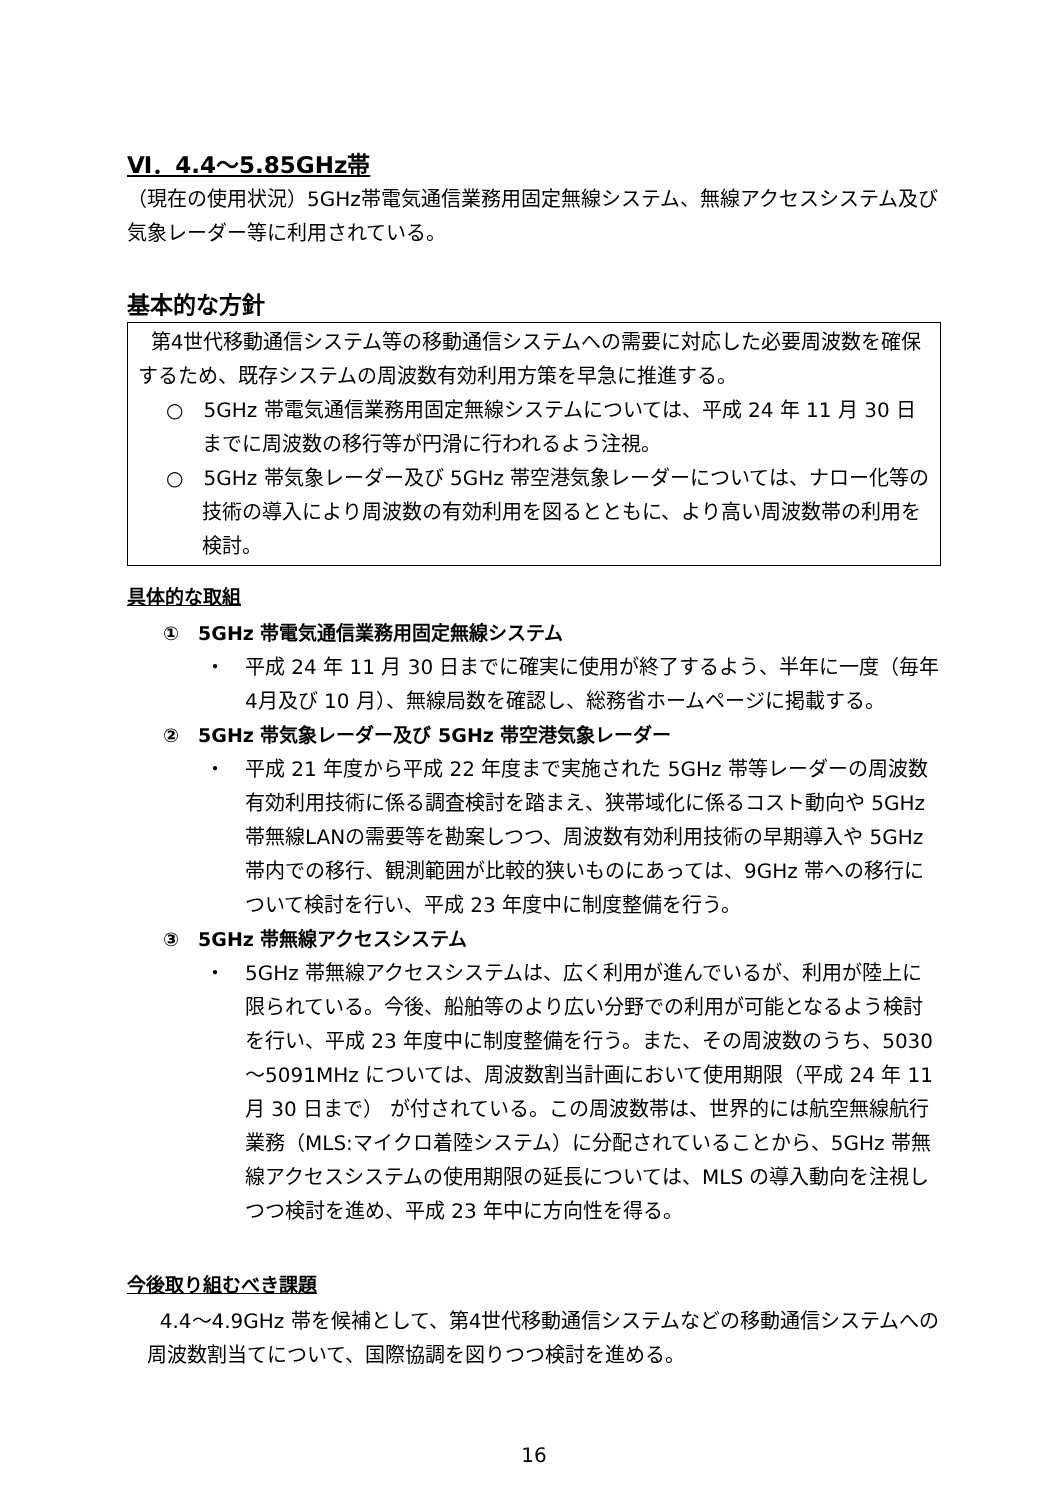Ⅵ．4.4～5.85GHz帯
（現在の使用状況）5GHz帯電気通信業務用固定無線システム、無線アクセスシステム及び気象レーダー等に利用されている。
基本的な方針
第4世代移動通信システム等の移動通信システムへの需要に対応した必要周波数を確保するため、既存システムの周波数有効利用方策を早急に推進する。
○　5GHz 帯電気通信業務用固定無線システムについては、平成 24 年 11 月 30 日までに周波数の移行等が円滑に行われるよう注視。
○　5GHz 帯気象レーダー及び 5GHz 帯空港気象レーダーについては、ナロー化等の技術の導入により周波数の有効利用を図るとともに、より高い周波数帯の利用を検討。
具体的な取組
①　5GHz 帯電気通信業務用固定無線システム
・　平成 24 年 11 月 30 日までに確実に使用が終了するよう、半年に一度（毎年4月及び 10 月）、無線局数を確認し、総務省ホームページに掲載する。
②　5GHz 帯気象レーダー及び 5GHz 帯空港気象レーダー
・　平成 21 年度から平成 22 年度まで実施された 5GHz 帯等レーダーの周波数有効利用技術に係る調査検討を踏まえ、狭帯域化に係るコスト動向や 5GHz 帯無線LANの需要等を勘案しつつ、周波数有効利用技術の早期導入や 5GHz 帯内での移行、観測範囲が比較的狭いものにあっては、9GHz 帯への移行について検討を行い、平成 23 年度中に制度整備を行う。
③　5GHz 帯無線アクセスシステム
・　5GHz 帯無線アクセスシステムは、広く利用が進んでいるが、利用が陸上に限られている。今後、船舶等のより広い分野での利用が可能となるよう検討を行い、平成 23 年度中に制度整備を行う。また、その周波数のうち、5030～5091MHz については、周波数割当計画において使用期限（平成 24 年 11 月 30 日まで） が付されている。この周波数帯は、世界的には航空無線航行業務（MLS:マイクロ着陸システム）に分配されていることから、5GHz 帯無線アクセスシステムの使用期限の延長については、MLS の導入動向を注視しつつ検討を進め、平成 23 年中に方向性を得る。
今後取り組むべき課題
4.4～4.9GHz 帯を候補として、第4世代移動通信システムなどの移動通信システムへの周波数割当てについて、国際協調を図りつつ検討を進める。
16